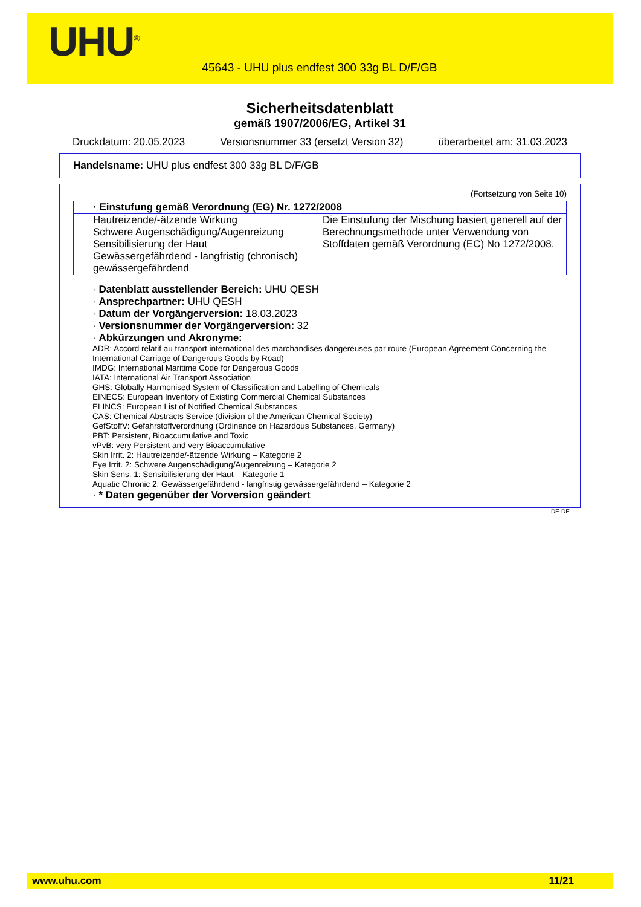UHU<sup>®</sup>
45643 - UHU plus endfest 300 33g BL D/F/GB
Sicherheitsdatenblatt
gemäß 1907/2006/EG, Artikel 31
Druckdatum: 20.05.2023 Versionsnummer 33 (ersetzt Version 32) überarbeitet am: 31.03.2023
Handelsname: UHU plus endfest 300 33g BL D/F/GB
(Fortsetzung von Seite 10)
| · Einstufung gemäß Verordnung (EG) Nr. 1272/2008 | |
| --- | --- |
| Hautreizende/-ätzende Wirkung Schwere Augenschädigung/Augenreizung Sensibilisierung der Haut Gewässergefährdend - langfristig (chronisch) gewässergefährdend | Die Einstufung der Mischung basiert generell auf der Berechnungsmethode unter Verwendung von Stoffdaten gemäß Verordnung (EC) No 1272/2008. |
· Datenblatt ausstellender Bereich: UHU QESH
· Ansprechpartner: UHU QESH
· Datum der Vorgängerversion: 18.03.2023
· Versionsnummer der Vorgängerversion: 32
· Abkürzungen und Akronyme:
ADR: Accord relatif au transport international des marchandises dangereuses par route (European Agreement Concerning the International Carriage of Dangerous Goods by Road)
IMDG: International Maritime Code for Dangerous Goods
IATA: International Air Transport Association
GHS: Globally Harmonised System of Classification and Labelling of Chemicals
EINECS: European Inventory of Existing Commercial Chemical Substances
ELINCS: European List of Notified Chemical Substances
CAS: Chemical Abstracts Service (division of the American Chemical Society)
GefStoffV: Gefahrstoffverordnung (Ordinance on Hazardous Substances, Germany)
PBT: Persistent, Bioaccumulative and Toxic
vPvB: very Persistent and very Bioaccumulative
Skin Irrit. 2: Hautreizende/-ätzende Wirkung – Kategorie 2
Eye Irrit. 2: Schwere Augenschädigung/Augenreizung – Kategorie 2
Skin Sens. 1: Sensibilisierung der Haut – Kategorie 1
Aquatic Chronic 2: Gewässergefährdend - langfristig gewässergefährdend – Kategorie 2
· * Daten gegenüber der Vorversion geändert
DE-DE
www.uhu.com 11/21